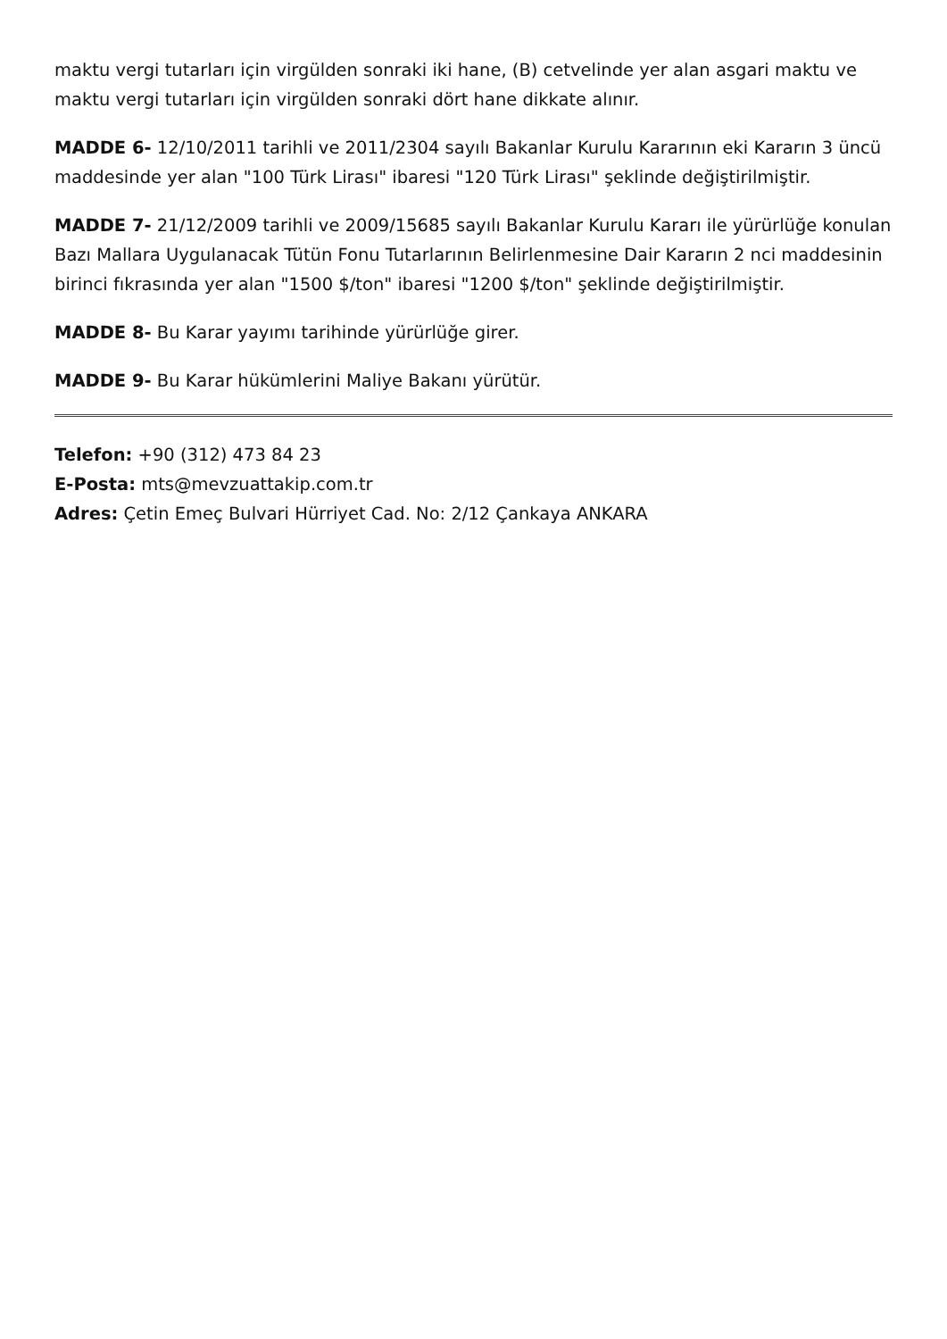maktu vergi tutarları için virgülden sonraki iki hane, (B) cetvelinde yer alan asgari maktu ve maktu vergi tutarları için virgülden sonraki dört hane dikkate alınır.
MADDE 6- 12/10/2011 tarihli ve 2011/2304 sayılı Bakanlar Kurulu Kararının eki Kararın 3 üncü maddesinde yer alan "100 Türk Lirası" ibaresi "120 Türk Lirası" şeklinde değiştirilmiştir.
MADDE 7- 21/12/2009 tarihli ve 2009/15685 sayılı Bakanlar Kurulu Kararı ile yürürlüğe konulan Bazı Mallara Uygulanacak Tütün Fonu Tutarlarının Belirlenmesine Dair Kararın 2 nci maddesinin birinci fıkrasında yer alan "1500 $/ton" ibaresi "1200 $/ton" şeklinde değiştirilmiştir.
MADDE 8- Bu Karar yayımı tarihinde yürürlüğe girer.
MADDE 9- Bu Karar hükümlerini Maliye Bakanı yürütür.
Telefon: +90 (312) 473 84 23
E-Posta: mts@mevzuattakip.com.tr
Adres: Çetin Emeç Bulvari Hürriyet Cad. No: 2/12 Çankaya ANKARA